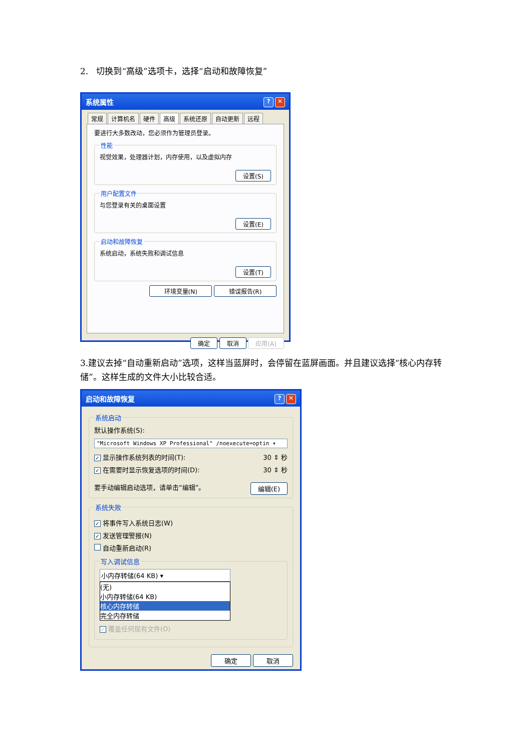2. 切换到“高级”选项卡，选择“启动和故障恢复”
系统属性? ✕
常规 计算机名 硬件 高级 系统还原 自动更新 远程
要进行大多数改动，您必须作为管理员登录。
性能
视觉效果，处理器计划，内存使用，以及虚拟内存
设置(S)
用户配置文件
与您登录有关的桌面设置
设置(E)
启动和故障恢复
系统启动，系统失败和调试信息
设置(T)
环境变量(N) 错误报告(R)
确定 取消 应用(A)
3.建议去掉“自动重新启动”选项，这样当蓝屏时，会停留在蓝屏画面。并且建议选择“核心内存转储”。这样生成的文件大小比较合适。
启动和故障恢复? ✕
系统启动
默认操作系统(S):
"Microsoft Windows XP Professional" /noexecute=optin ▾
✓ 显示操作系统列表的时间(T): 30 ⇕ 秒
✓ 在需要时显示恢复选项的时间(D): 30 ⇕ 秒
要手动编辑启动选项，请单击“编辑”。 编辑(E)
系统失败
✓ 将事件写入系统日志(W)
✓ 发送管理警报(N)
自动重新启动(R)
写入调试信息
小内存转储(64 KB) ▾
(无)
小内存转储(64 KB)
核心内存转储
完全内存转储
✓ 覆盖任何现有文件(O)
确定 取消